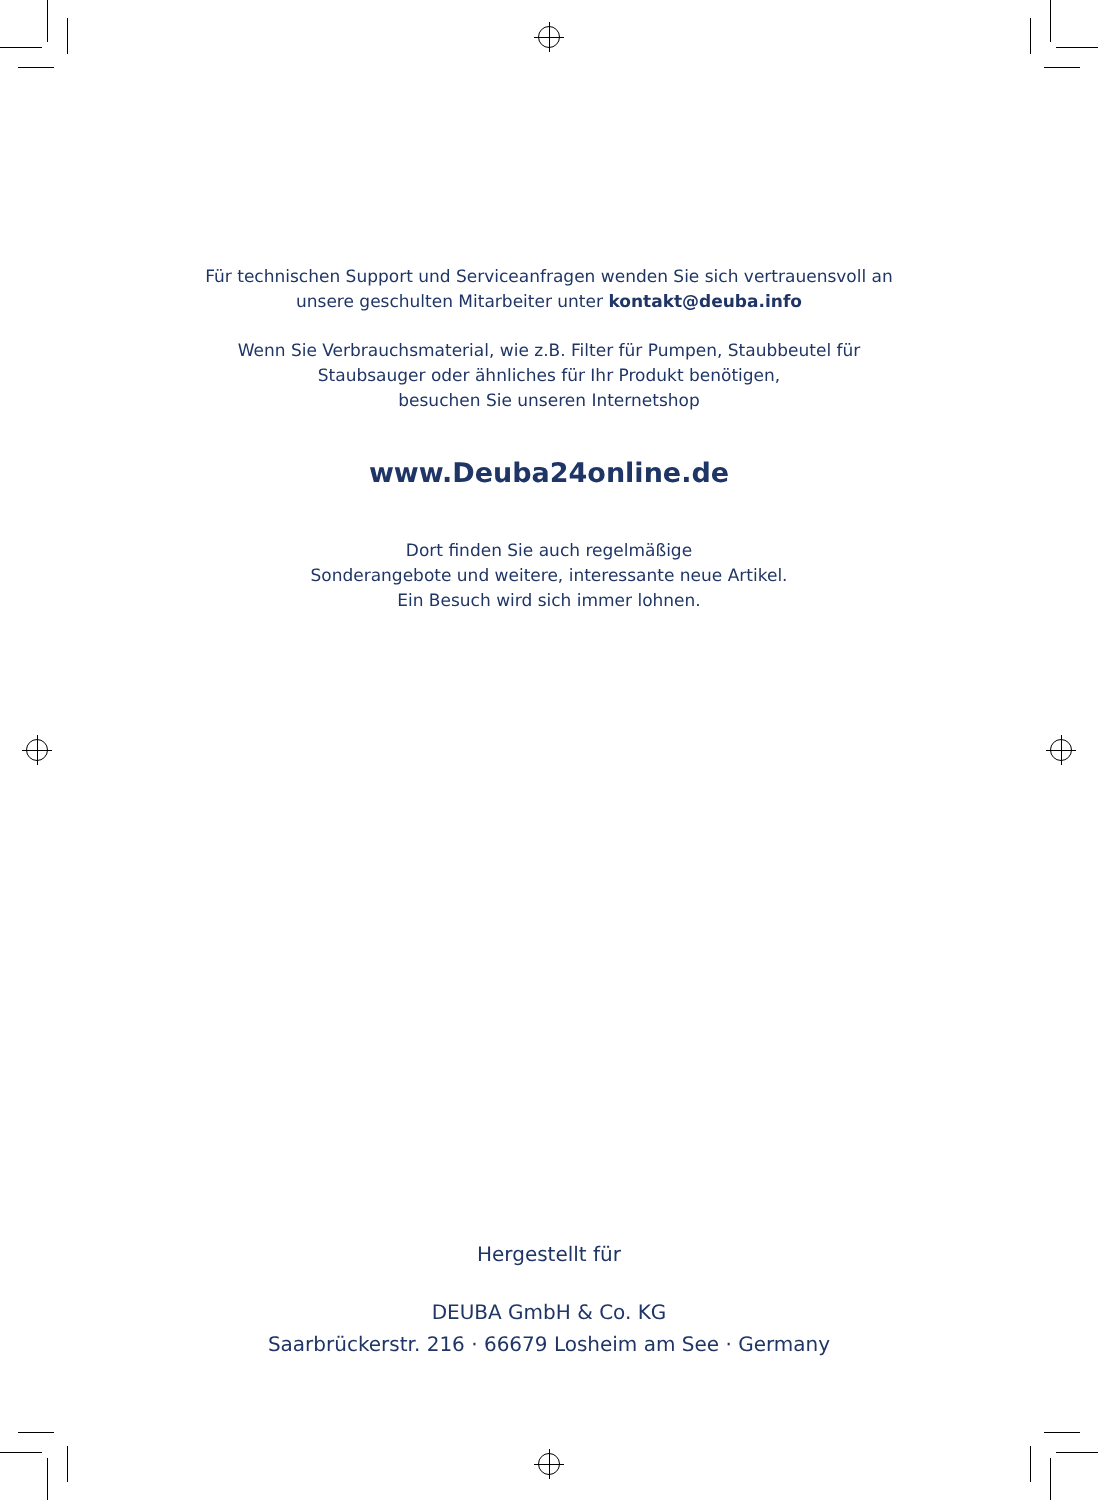Für technischen Support und Serviceanfragen wenden Sie sich vertrauensvoll an
unsere geschulten Mitarbeiter unter kontakt@deuba.info
Wenn Sie Verbrauchsmaterial, wie z.B. Filter für Pumpen, Staubbeutel für
Staubsauger oder ähnliches für Ihr Produkt benötigen,
besuchen Sie unseren Internetshop
www.Deuba24online.de
Dort finden Sie auch regelmäßige
Sonderangebote und weitere, interessante neue Artikel.
Ein Besuch wird sich immer lohnen.
Hergestellt für
DEUBA GmbH & Co. KG
Saarbrückerstr. 216 · 66679 Losheim am See · Germany